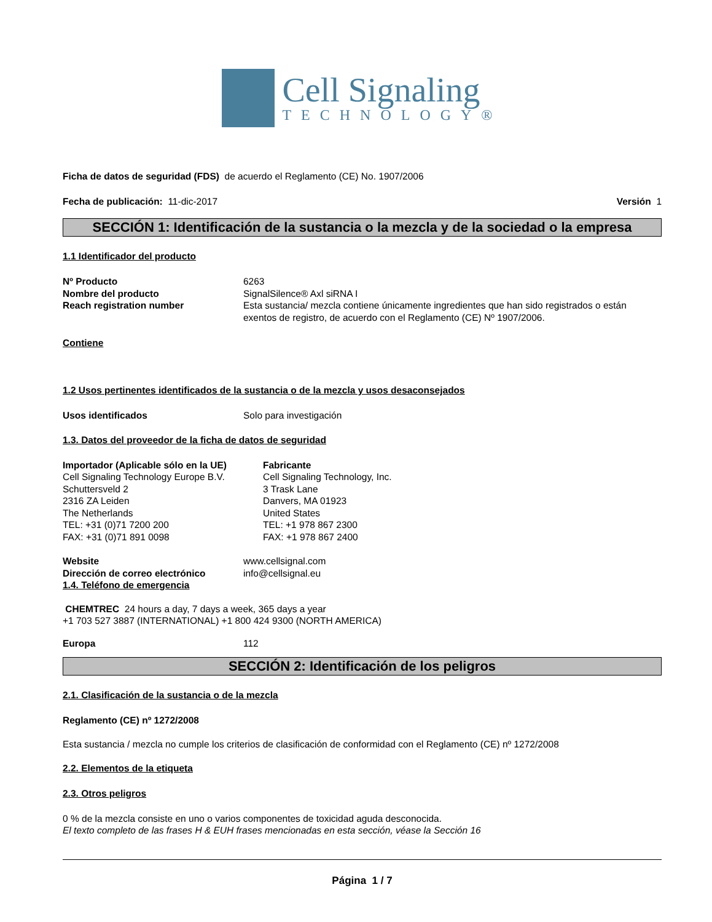Cell Signaling
TECHNOLOGY®
Ficha de datos de seguridad (FDS) de acuerdo el Reglamento (CE) No. 1907/2006
Fecha de publicación: 11-dic-2017 Versión 1
SECCIÓN 1: Identificación de la sustancia o la mezcla y de la sociedad o la empresa
1.1 Identificador del producto
Nº Producto 6263
Nombre del producto SignalSilence® Axl siRNA I
Reach registration number Esta sustancia/ mezcla contiene únicamente ingredientes que han sido registrados o están exentos de registro, de acuerdo con el Reglamento (CE) Nº 1907/2006.
Contiene
1.2 Usos pertinentes identificados de la sustancia o de la mezcla y usos desaconsejados
Usos identificados Solo para investigación
1.3. Datos del proveedor de la ficha de datos de seguridad
Importador (Aplicable sólo en la UE)
Cell Signaling Technology Europe B.V.
Schuttersveld 2
2316 ZA Leiden
The Netherlands
TEL: +31 (0)71 7200 200
FAX: +31 (0)71 891 0098
Fabricante
Cell Signaling Technology, Inc.
3 Trask Lane
Danvers, MA 01923
United States
TEL: +1 978 867 2300
FAX: +1 978 867 2400
Website www.cellsignal.com
Dirección de correo electrónico info@cellsignal.eu
1.4. Teléfono de emergencia
CHEMTREC 24 hours a day, 7 days a week, 365 days a year
+1 703 527 3887 (INTERNATIONAL) +1 800 424 9300 (NORTH AMERICA)
Europa 112
SECCIÓN 2: Identificación de los peligros
2.1. Clasificación de la sustancia o de la mezcla
Reglamento (CE) nº 1272/2008
Esta sustancia / mezcla no cumple los criterios de clasificación de conformidad con el Reglamento (CE) nº 1272/2008
2.2. Elementos de la etiqueta
2.3. Otros peligros
0 % de la mezcla consiste en uno o varios componentes de toxicidad aguda desconocida.
El texto completo de las frases H & EUH frases mencionadas en esta sección, véase la Sección 16
Página 1 / 7